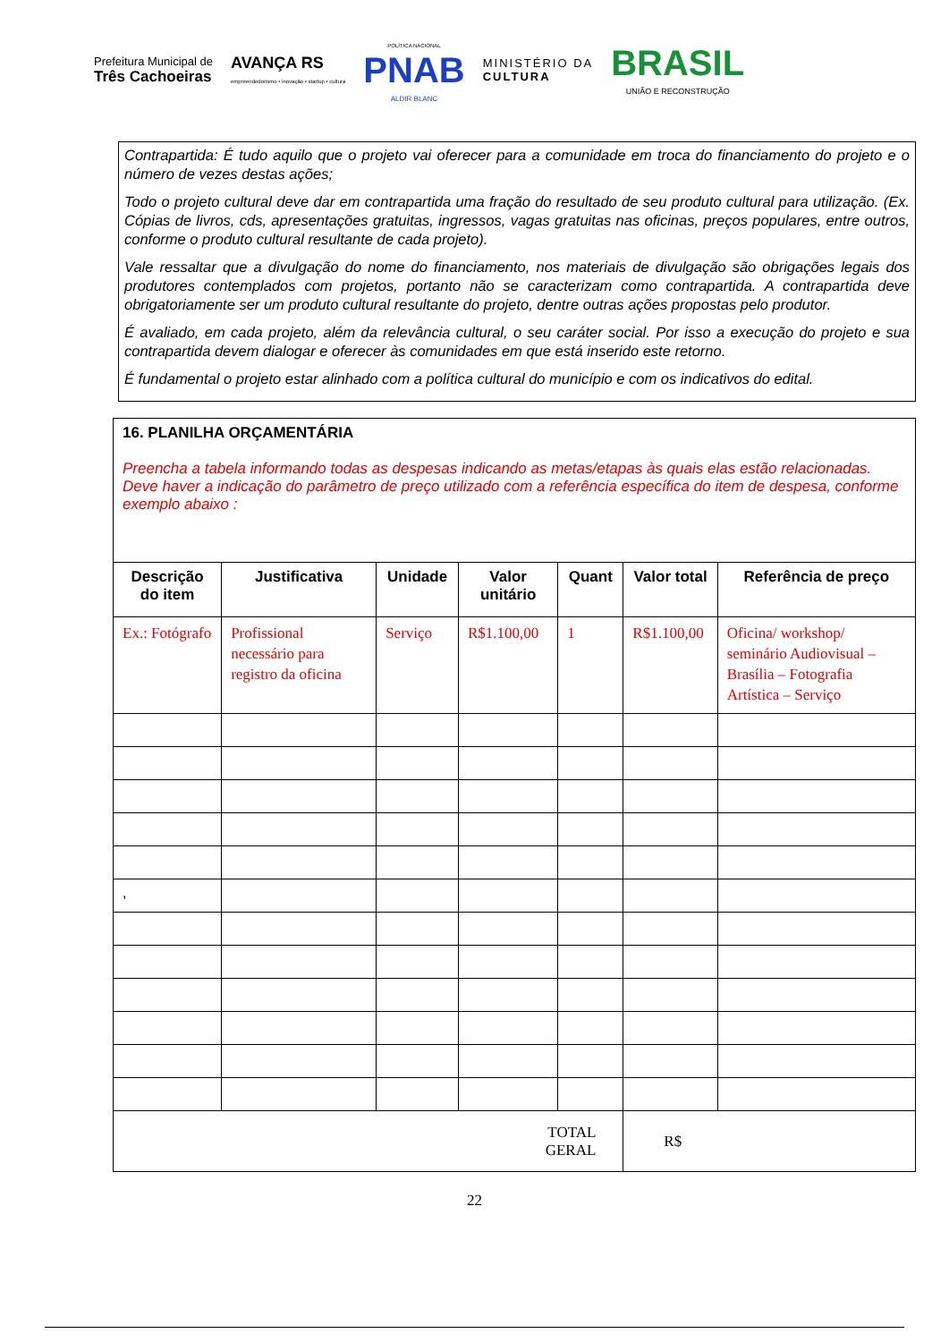Prefeitura Municipal de
Três Cachoeiras
AVANÇA RS
empreendedorismo • inovação • startup • cultura
POLÍTICA NACIONAL
PNAB
ALDIR BLANC
MINISTÉRIO DA
CULTURA
BRASIL
UNIÃO E RECONSTRUÇÃO
Contrapartida: É tudo aquilo que o projeto vai oferecer para a comunidade em troca do financiamento do projeto e o número de vezes destas ações;
Todo o projeto cultural deve dar em contrapartida uma fração do resultado de seu produto cultural para utilização. (Ex. Cópias de livros, cds, apresentações gratuitas, ingressos, vagas gratuitas nas oficinas, preços populares, entre outros, conforme o produto cultural resultante de cada projeto).
Vale ressaltar que a divulgação do nome do financiamento, nos materiais de divulgação são obrigações legais dos produtores contemplados com projetos, portanto não se caracterizam como contrapartida. A contrapartida deve obrigatoriamente ser um produto cultural resultante do projeto, dentre outras ações propostas pelo produtor.
É avaliado, em cada projeto, além da relevância cultural, o seu caráter social. Por isso a execução do projeto e sua contrapartida devem dialogar e oferecer às comunidades em que está inserido este retorno.
É fundamental o projeto estar alinhado com a política cultural do município e com os indicativos do edital.
| 16. PLANILHA ORÇAMENTÁRIA Preencha a tabela informando todas as despesas indicando as metas/etapas às quais elas estão relacionadas. Deve haver a indicação do parâmetro de preço utilizado com a referência específica do item de despesa, conforme exemplo abaixo : | | | | | | |
| Descrição do item | Justificativa | Unidade | Valor unitário | Quant | Valor total | Referência de preço |
| Ex.: Fotógrafo | Profissional necessário para registro da oficina | Serviço | R$1.100,00 | 1 | R$1.100,00 | Oficina/ workshop/ seminário Audiovisual – Brasília – Fotografia Artística – Serviço |
| , | | | | | | |
| TOTAL GERAL | | | | | R$ | |
22